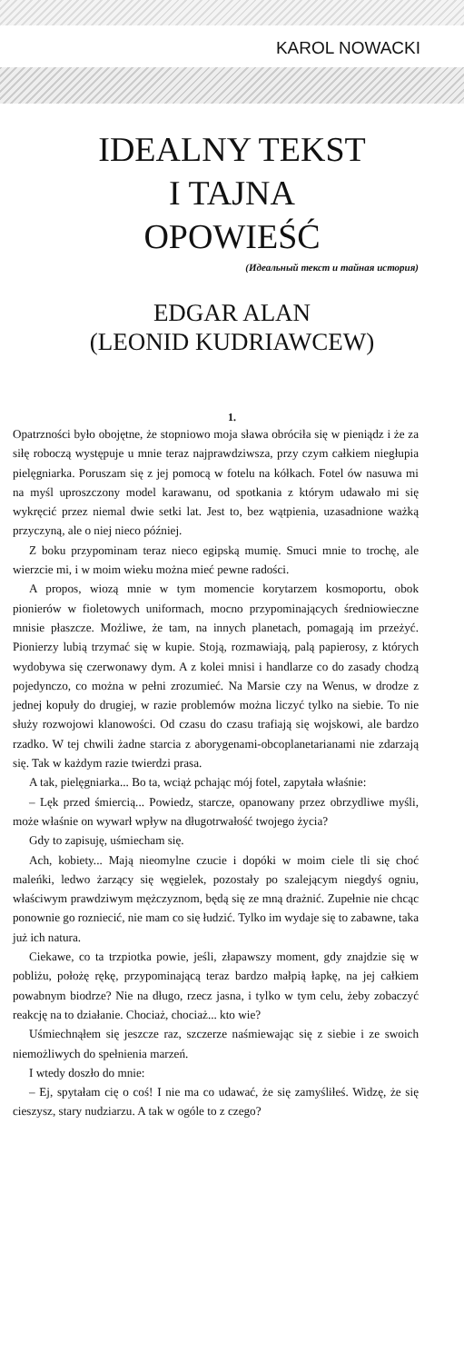KAROL NOWACKI
IDEALNY TEKST
I TAJNA
OPOWIEŚĆ
(Идеальный текст и тайная история)
EDGAR ALAN
(LEONID KUDRIAWCEW)
1.
Opatrzności było obojętne, że stopniowo moja sława obróciła się w pieniądz i że za siłę roboczą występuje u mnie teraz najprawdziwsza, przy czym całkiem niegłupia pielęgniarka. Poruszam się z jej pomocą w fotelu na kółkach. Fotel ów nasuwa mi na myśl uproszczony model karawanu, od spotkania z którym udawało mi się wykręcić przez niemal dwie setki lat. Jest to, bez wątpienia, uzasadnione ważką przyczyną, ale o niej nieco później.
Z boku przypominam teraz nieco egipską mumię. Smuci mnie to trochę, ale wierzcie mi, i w moim wieku można mieć pewne radości.
A propos, wiozą mnie w tym momencie korytarzem kosmoportu, obok pionierów w fioletowych uniformach, mocno przypominających średniowieczne mnisie płaszcze. Możliwe, że tam, na innych planetach, pomagają im przeżyć. Pionierzy lubią trzymać się w kupie. Stoją, rozmawiają, palą papierosy, z których wydobywa się czerwonawy dym. A z kolei mnisi i handlarze co do zasady chodzą pojedynczo, co można w pełni zrozumieć. Na Marsie czy na Wenus, w drodze z jednej kopuły do drugiej, w razie problemów można liczyć tylko na siebie. To nie służy rozwojowi klanowości. Od czasu do czasu trafiają się wojskowi, ale bardzo rzadko. W tej chwili żadne starcia z aborygenami-obcoplanetarianami nie zdarzają się. Tak w każdym razie twierdzi prasa.
A tak, pielęgniarka... Bo ta, wciąż pchając mój fotel, zapytała właśnie:
– Lęk przed śmiercią... Powiedz, starcze, opanowany przez obrzydliwe myśli, może właśnie on wywarł wpływ na długotrwałość twojego życia?
Gdy to zapisuję, uśmiecham się.
Ach, kobiety... Mają nieomylne czucie i dopóki w moim ciele tli się choć maleńki, ledwo żarzący się węgielek, pozostały po szalejącym niegdyś ogniu, właściwym prawdziwym mężczyznom, będą się ze mną drażnić. Zupełnie nie chcąc ponownie go rozniecić, nie mam co się łudzić. Tylko im wydaje się to zabawne, taka już ich natura.
Ciekawe, co ta trzpiotka powie, jeśli, złapawszy moment, gdy znajdzie się w pobliżu, położę rękę, przypominającą teraz bardzo małpią łapkę, na jej całkiem powabnym biodrze? Nie na długo, rzecz jasna, i tylko w tym celu, żeby zobaczyć reakcję na to działanie. Chociaż, chociaż... kto wie?
Uśmiechnąłem się jeszcze raz, szczerze naśmiewając się z siebie i ze swoich niemożliwych do spełnienia marzeń.
I wtedy doszło do mnie:
– Ej, spytałam cię o coś! I nie ma co udawać, że się zamyśliłeś. Widzę, że się cieszysz, stary nudziarzu. A tak w ogóle to z czego?